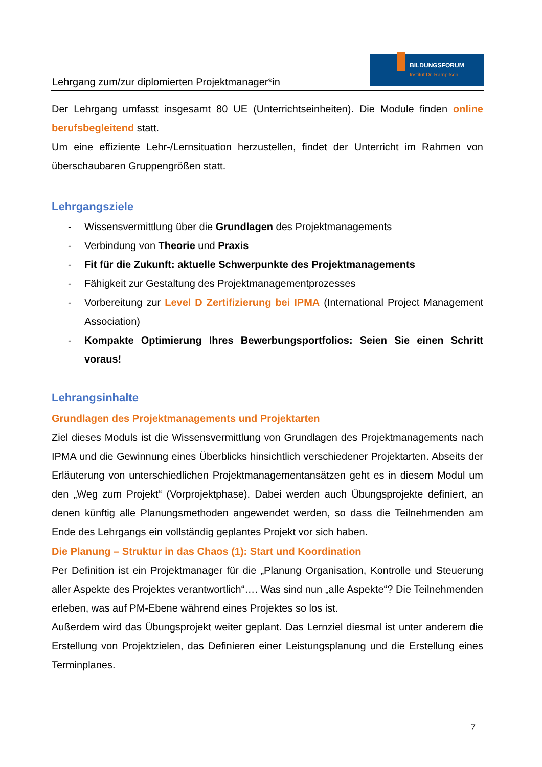Lehrgang zum/zur diplomierten Projektmanager*in
BILDUNGSFORUM
Institut Dr. Rampitsch
Der Lehrgang umfasst insgesamt 80 UE (Unterrichtseinheiten). Die Module finden online berufsbegleitend statt.
Um eine effiziente Lehr-/Lernsituation herzustellen, findet der Unterricht im Rahmen von überschaubaren Gruppengrößen statt.
Lehrgangsziele
- Wissensvermittlung über die Grundlagen des Projektmanagements
- Verbindung von Theorie und Praxis
- Fit für die Zukunft: aktuelle Schwerpunkte des Projektmanagements
- Fähigkeit zur Gestaltung des Projektmanagementprozesses
- Vorbereitung zur Level D Zertifizierung bei IPMA (International Project Management Association)
- Kompakte Optimierung Ihres Bewerbungsportfolios: Seien Sie einen Schritt voraus!
Lehrangsinhalte
Grundlagen des Projektmanagements und Projektarten
Ziel dieses Moduls ist die Wissensvermittlung von Grundlagen des Projektmanagements nach IPMA und die Gewinnung eines Überblicks hinsichtlich verschiedener Projektarten. Abseits der Erläuterung von unterschiedlichen Projektmanagementansätzen geht es in diesem Modul um den „Weg zum Projekt“ (Vorprojektphase). Dabei werden auch Übungsprojekte definiert, an denen künftig alle Planungsmethoden angewendet werden, so dass die Teilnehmenden am Ende des Lehrgangs ein vollständig geplantes Projekt vor sich haben.
Die Planung – Struktur in das Chaos (1): Start und Koordination
Per Definition ist ein Projektmanager für die „Planung Organisation, Kontrolle und Steuerung aller Aspekte des Projektes verantwortlich“…. Was sind nun „alle Aspekte“? Die Teilnehmenden erleben, was auf PM-Ebene während eines Projektes so los ist.
Außerdem wird das Übungsprojekt weiter geplant. Das Lernziel diesmal ist unter anderem die Erstellung von Projektzielen, das Definieren einer Leistungsplanung und die Erstellung eines Terminplanes.
7